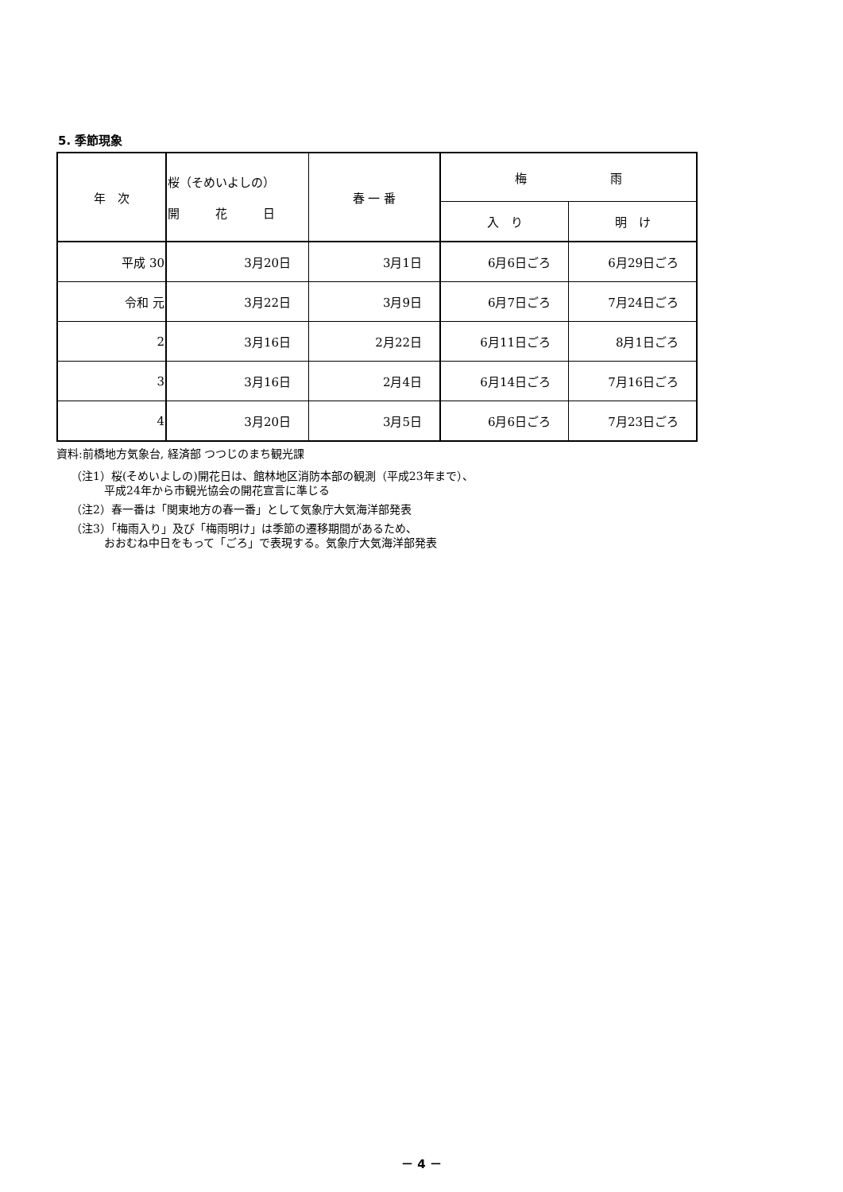5. 季節現象
| 年 次 | 桜（そめいよしの） 開 花 日 | 春 一 番 | 梅 雨 | |
| --- | --- | --- | --- | --- |
| | | | 入 り | 明 け |
| 平成 30 | 3月20日 | 3月1日 | 6月6日ごろ | 6月29日ごろ |
| 令和 元 | 3月22日 | 3月9日 | 6月7日ごろ | 7月24日ごろ |
| 2 | 3月16日 | 2月22日 | 6月11日ごろ | 8月1日ごろ |
| 3 | 3月16日 | 2月4日 | 6月14日ごろ | 7月16日ごろ |
| 4 | 3月20日 | 3月5日 | 6月6日ごろ | 7月23日ごろ |
資料:前橋地方気象台, 経済部 つつじのまち観光課
（注1）桜(そめいよしの)開花日は、館林地区消防本部の観測（平成23年まで）、
　　　平成24年から市観光協会の開花宣言に準じる
（注2）春一番は「関東地方の春一番」として気象庁大気海洋部発表
（注3）「梅雨入り」及び「梅雨明け」は季節の遷移期間があるため、
　　　おおむね中日をもって「ごろ」で表現する。気象庁大気海洋部発表
－ 4 －